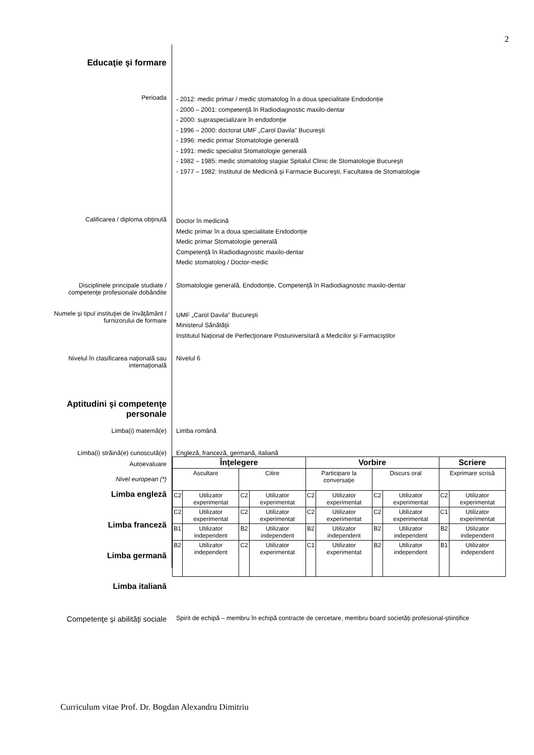2
Educaţie şi formare
Perioada
- 2012: medic primar / medic stomatolog în a doua specialitate Endodonție
- 2000 – 2001: competenţă în Radiodiagnostic maxilo-dentar
- 2000: supraspecializare în endodonţie
- 1996 – 2000: doctorat UMF „Carol Davila” Bucureşti
- 1996: medic primar Stomatologie generală
- 1991: medic specialist Stomatologie generală
- 1982 – 1985: medic stomatolog stagiar Spitalul Clinic de Stomatologie București
- 1977 – 1982: Institutul de Medicină și Farmacie București, Facultatea de Stomatologie
Calificarea / diploma obţinută
Doctor în medicină
Medic primar în a doua specialitate Endodonție
Medic primar Stomatologie generală
Competenţă în Radiodiagnostic maxilo-dentar
Medic stomatolog / Doctor-medic
Disciplinele principale studiate /
competenţe profesionale dobândite
Stomatologie generală, Endodonție, Competenţă în Radiodiagnostic maxilo-dentar
Numele şi tipul instituţiei de învăţământ /
furnizorului de formare
UMF „Carol Davila” Bucureşti
Ministerul Sănătăţii
Institutul Naţional de Perfecţionare Postuniversitară a Medicilor şi Farmaciştilor
Nivelul în clasificarea naţională sau
internaţională
Nivelul 6
Aptitudini şi competenţe
personale
Limba(i) maternă(e) Limba română
Limba(i) străină(e) cunoscută(e) Engleză, franceză, germană, italiană
Autoevaluare
Nivel european (*)
Limba engleză
Limba franceză
Limba germană
Limba italiană
| Înţelegere | | | | Vorbire | | | | Scriere | |
| Ascultare | | Citire | | Participare la conversaţie | | Discurs oral | | Exprimare scrisă | |
| C2 | Utilizator experimentat | C2 | Utilizator experimentat | C2 | Utilizator experimentat | C2 | Utilizator experimentat | C2 | Utilizator experimentat |
| C2 | Utilizator experimentat | C2 | Utilizator experimentat | C2 | Utilizator experimentat | C2 | Utilizator experimentat | C1 | Utilizator experimentat |
| B1 | Utilizator independent | B2 | Utilizator independent | B2 | Utilizator independent | B2 | Utilizator independent | B2 | Utilizator independent |
| B2 | Utilizator independent | C2 | Utilizator experimentat | C1 | Utilizator experimentat | B2 | Utilizator independent | B1 | Utilizator independent |
Competenţe şi abilităţi sociale
Spirit de echipă – membru în echipă contracte de cercetare, membru board societăți profesional-științifice
Curriculum vitae Prof. Dr. Bogdan Alexandru Dimitriu